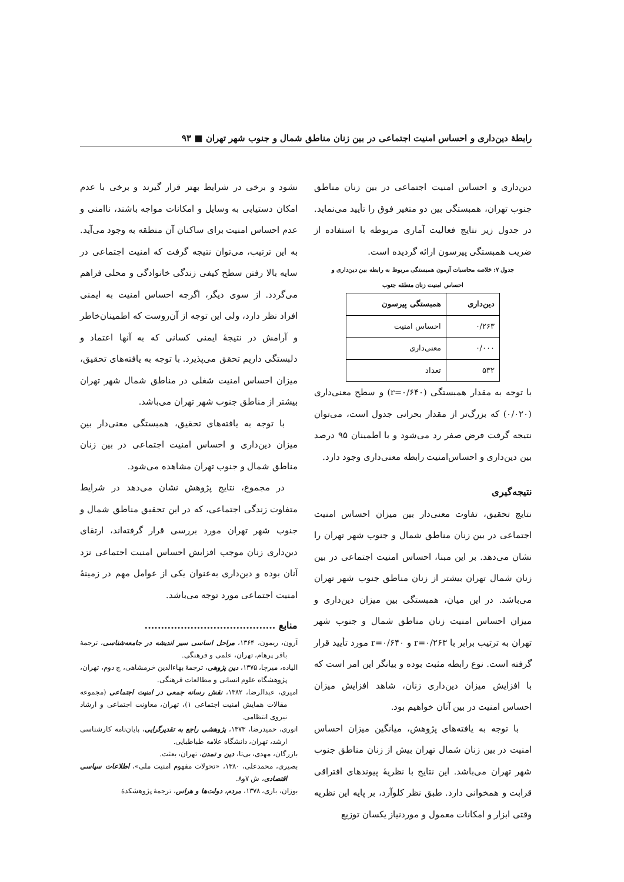رابطهٔ دین‌داری و احساس امنیت اجتماعی در بین زنان مناطق شمال و جنوب شهر تهران ■ ۹۳
دین‌داری و احساس امنیت اجتماعی در بین زنان مناطق جنوب تهران، همبستگی بین دو متغیر فوق را تأیید می‌نماید. در جدول زیر نتایج فعالیت آماری مربوطه با استفاده از ضریب همبستگی پیرسون ارائه گردیده است.
جدول ۷: خلاصه محاسبات آزمون همبستگی مربوط به رابطه بین دین‌داری و
احساس امنیت زنان منطقه جنوب
| دین‌داری | همبستگی پیرسون |
| --- | --- |
| ۰/۲۶۳ | احساس امنیت |
| ۰/۰۰۰ | معنی‌داری |
| ۵۳۲ | تعداد |
با توجه به مقدار همبستگی (r=۰/۶۴۰) و سطح معنی‌داری (۰/۰۲۰) که بزرگ‌تر از مقدار بحرانی جدول است، می‌توان نتیجه گرفت فرض صفر رد می‌شود و با اطمینان ۹۵ درصد بین دین‌داری و احساس‌امنیت رابطه معنی‌داری وجود دارد.
نتیجه‌گیری
نتایج تحقیق، تفاوت معنی‌دار بین میزان احساس امنیت اجتماعی در بین زنان مناطق شمال و جنوب شهر تهران را نشان می‌دهد. بر این مبنا، احساس امنیت اجتماعی در بین زنان شمال تهران بیشتر از زنان مناطق جنوب شهر تهران می‌باشد. در این میان، همبستگی بین میزان دین‌داری و میزان احساس امنیت زنان مناطق شمال و جنوب شهر تهران به ترتیب برابر با r=۰/۲۶۳ و r=۰/۶۴۰ مورد تأیید قرار گرفته است. نوع رابطه مثبت بوده و بیانگر این امر است که با افزایش میزان دین‌داری زنان، شاهد افزایش میزان احساس امنیت در بین آنان خواهیم بود.
با توجه به یافته‌های پژوهش، میانگین میزان احساس امنیت در بین زنان شمال تهران بیش از زنان مناطق جنوب شهر تهران می‌باشد. این نتایج با نظریهٔ پیوندهای افتراقی قرابت و همخوانی دارد. طبق نظر کلوآرد، بر پایه این نظریه وقتی ابزار و امکانات معمول و موردنیاز یکسان توزیع
نشود و برخی در شرایط بهتر قرار گیرند و برخی با عدم امکان دستیابی به وسایل و امکانات مواجه باشند، ناامنی و عدم احساس امنیت برای ساکنان آن منطقه به وجود می‌آید. به این ترتیب، می‌توان نتیجه گرفت که امنیت اجتماعی در سایه بالا رفتن سطح کیفی زندگی خانوادگی و محلی فراهم می‌گردد. از سوی دیگر، اگرچه احساس امنیت به ایمنی افراد نظر دارد، ولی این توجه از آن‌روست که اطمینان‌خاطر و آرامش در نتیجهٔ ایمنی کسانی که به آنها اعتماد و دلبستگی داریم تحقق می‌پذیرد. با توجه به یافته‌های تحقیق، میزان احساس امنیت شغلی در مناطق شمال شهر تهران بیشتر از مناطق جنوب شهر تهران می‌باشد.
با توجه به یافته‌های تحقیق، همبستگی معنی‌دار بین میزان دین‌داری و احساس امنیت اجتماعی در بین زنان مناطق شمال و جنوب تهران مشاهده می‌شود.
در مجموع، نتایج پژوهش نشان می‌دهد در شرایط متفاوت زندگی اجتماعی، که در این تحقیق مناطق شمال و جنوب شهر تهران مورد بررسی قرار گرفته‌اند، ارتقای دین‌داری زنان موجب افزایش احساس امنیت اجتماعی نزد آنان بوده و دین‌داری به‌عنوان یکی از عوامل مهم در زمینهٔ امنیت اجتماعی مورد توجه می‌باشد.
منابع ........................................
آرون، ریمون، ۱۳۶۴، مراحل اساسی سیر اندیشه در جامعه‌شناسی، ترجمهٔ باقر پرهام، تهران، علمی و فرهنگی.
الیاده، میرچا، ۱۳۷۵، دین پژوهی، ترجمهٔ بهاءالدین خرمشاهی، چ دوم، تهران، پژوهشگاه علوم انسانی و مطالعات فرهنگی.
امیری، عبدالرضا، ۱۳۸۲، نقش رسانه جمعی در امنیت اجتماعی (مجموعه مقالات همایش امنیت اجتماعی ۱)، تهران، معاونت اجتماعی و ارشاد نیروی انتظامی.
انوری، حمیدرضا، ۱۳۷۳، پژوهشی راجع به تقدیرگرایی، پایان‌نامه کارشناسی ارشد، تهران، دانشگاه علامه طباطبایی.
بازرگان، مهدی، بی‌تا، دین و تمدن، تهران، بعثت.
بصیری، محمدعلی، ۱۳۸۰، «تحولات مفهوم امنیت ملی»، اطلاعات سیاسی اقتصادی، ش ۷و۸.
بوزان، باری، ۱۳۷۸، مردم، دولت‌ها و هراس، ترجمهٔ پژوهشکدهٔ